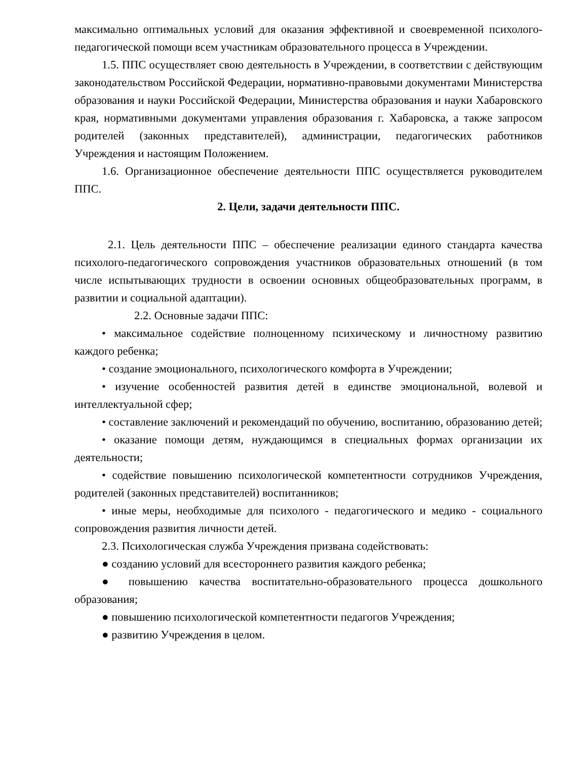максимально оптимальных условий для оказания эффективной и своевременной психолого-педагогической помощи всем участникам образовательного процесса в Учреждении.
1.5. ППС осуществляет свою деятельность в Учреждении, в соответствии с действующим законодательством Российской Федерации, нормативно-правовыми документами Министерства образования и науки Российской Федерации, Министерства образования и науки Хабаровского края, нормативными документами управления образования г. Хабаровска, а также запросом родителей (законных представителей), администрации, педагогических работников Учреждения и настоящим Положением.
1.6. Организационное обеспечение деятельности ППС осуществляется руководителем ППС.
2. Цели, задачи деятельности ППС.
2.1. Цель деятельности ППС – обеспечение реализации единого стандарта качества психолого-педагогического сопровождения участников образовательных отношений (в том числе испытывающих трудности в освоении основных общеобразовательных программ, в развитии и социальной адаптации).
2.2. Основные задачи ППС:
• максимальное содействие полноценному психическому и личностному развитию каждого ребенка;
• создание эмоционального, психологического комфорта в Учреждении;
• изучение особенностей развития детей в единстве эмоциональной, волевой и интеллектуальной сфер;
• составление заключений и рекомендаций по обучению, воспитанию, образованию детей;
• оказание помощи детям, нуждающимся в специальных формах организации их деятельности;
• содействие повышению психологической компетентности сотрудников Учреждения, родителей (законных представителей) воспитанников;
• иные меры, необходимые для психолого - педагогического и медико - социального сопровождения развития личности детей.
2.3. Психологическая служба Учреждения призвана содействовать:
● созданию условий для всестороннего развития каждого ребенка;
● повышению качества воспитательно-образовательного процесса дошкольного образования;
● повышению психологической компетентности педагогов Учреждения;
● развитию Учреждения в целом.